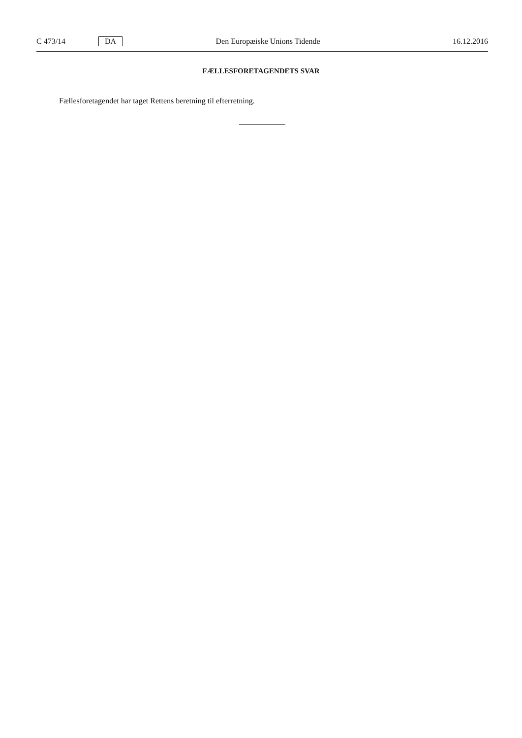C 473/14 DA Den Europæiske Unions Tidende 16.12.2016
FÆLLESFORETAGENDETS SVAR
Fællesforetagendet har taget Rettens beretning til efterretning.